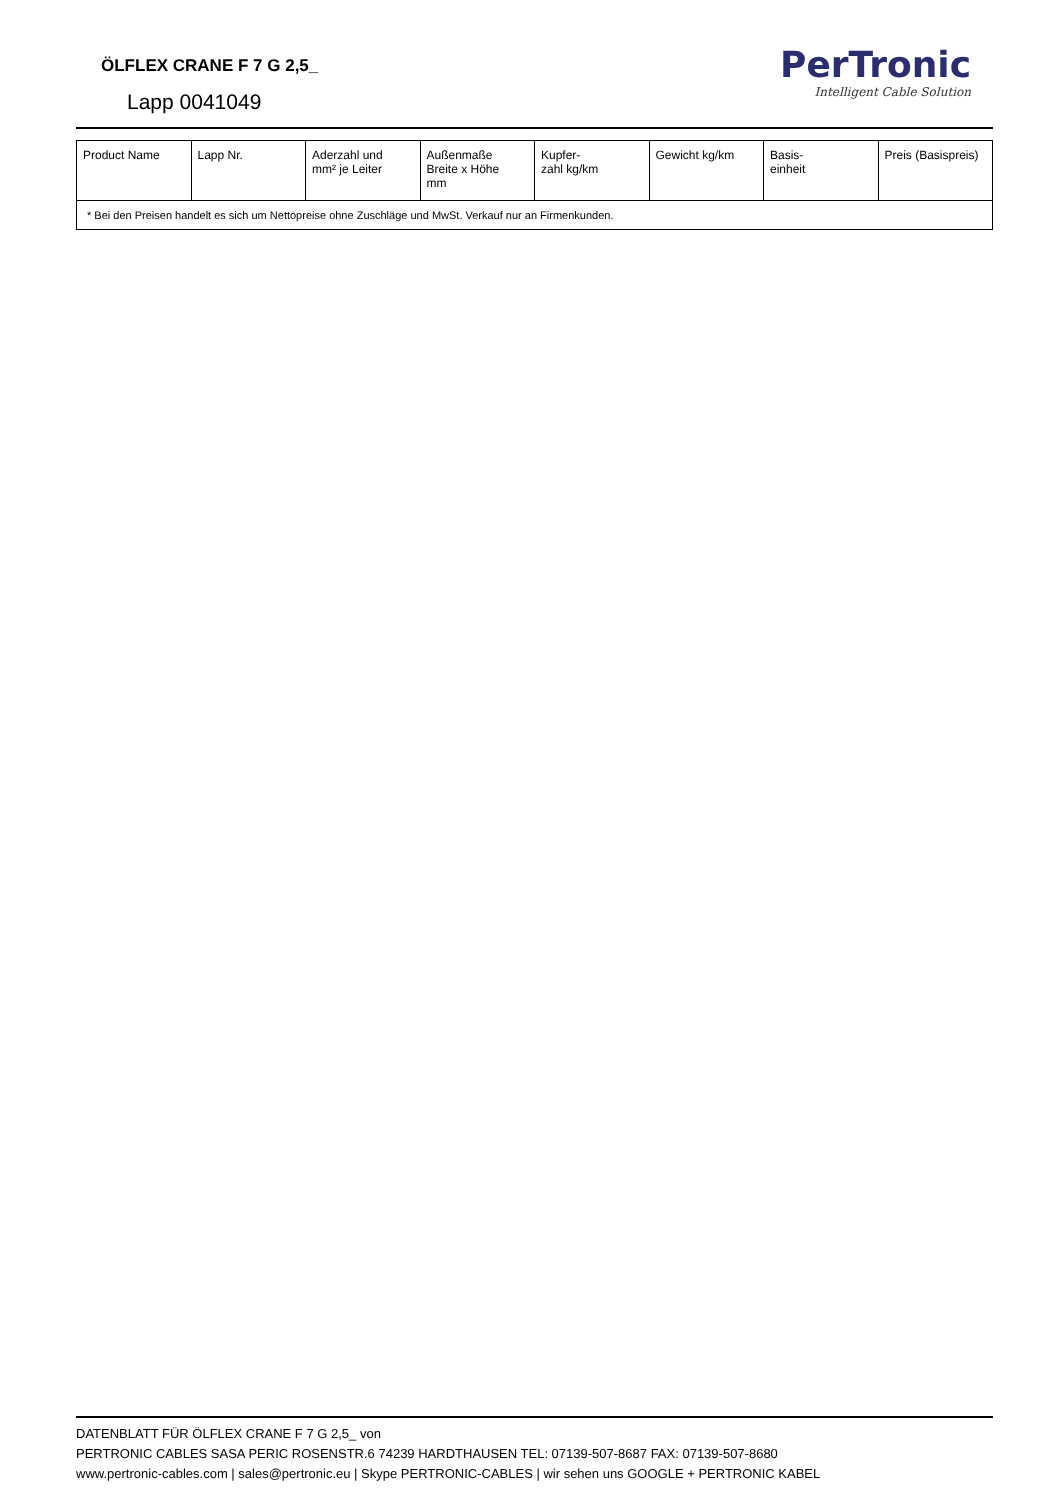ÖLFLEX CRANE F 7 G 2,5_
Lapp 0041049
PerTronic
Intelligent Cable Solution
| Product Name | Lapp Nr. | Aderzahl und mm² je Leiter | Außenmaße Breite x Höhe mm | Kupfer- zahl kg/km | Gewicht kg/km | Basis- einheit | Preis (Basispreis) |
| * Bei den Preisen handelt es sich um Nettopreise ohne Zuschläge und MwSt. Verkauf nur an Firmenkunden. | | | | | | | |
DATENBLATT FÜR ÖLFLEX CRANE F 7 G 2,5_ von
PERTRONIC CABLES SASA PERIC ROSENSTR.6 74239 HARDTHAUSEN TEL: 07139-507-8687 FAX: 07139-507-8680
www.pertronic-cables.com | sales@pertronic.eu | Skype PERTRONIC-CABLES | wir sehen uns GOOGLE + PERTRONIC KABEL